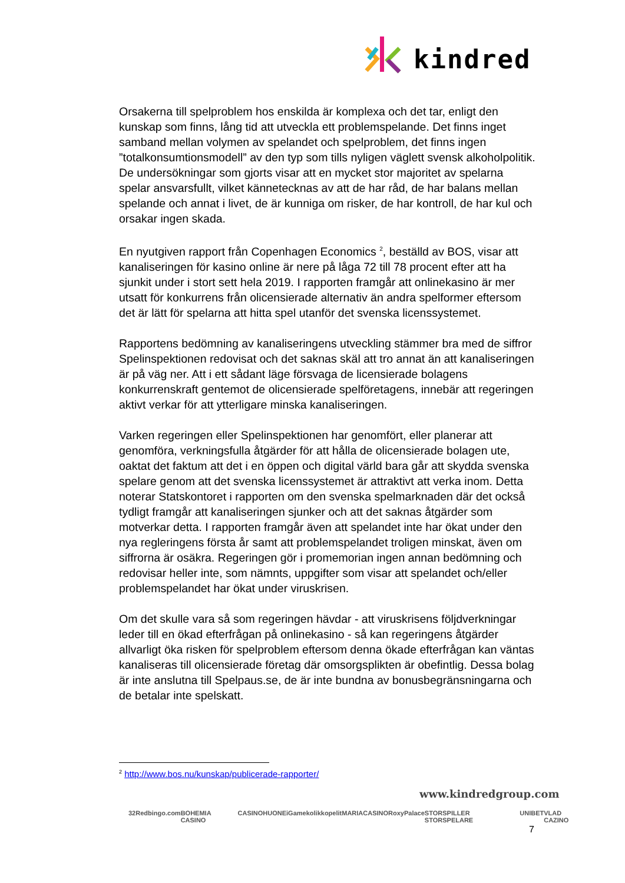kindred
Orsakerna till spelproblem hos enskilda är komplexa och det tar, enligt den kunskap som finns, lång tid att utveckla ett problemspelande. Det finns inget samband mellan volymen av spelandet och spelproblem, det finns ingen ”totalkonsumtionsmodell” av den typ som tills nyligen väglett svensk alkoholpolitik. De undersökningar som gjorts visar att en mycket stor majoritet av spelarna spelar ansvarsfullt, vilket kännetecknas av att de har råd, de har balans mellan spelande och annat i livet, de är kunniga om risker, de har kontroll, de har kul och orsakar ingen skada.
En nyutgiven rapport från Copenhagen Economics <sup>2</sup>, beställd av BOS, visar att kanaliseringen för kasino online är nere på låga 72 till 78 procent efter att ha sjunkit under i stort sett hela 2019. I rapporten framgår att onlinekasino är mer utsatt för konkurrens från olicensierade alternativ än andra spelformer eftersom det är lätt för spelarna att hitta spel utanför det svenska licenssystemet.
Rapportens bedömning av kanaliseringens utveckling stämmer bra med de siffror Spelinspektionen redovisat och det saknas skäl att tro annat än att kanaliseringen är på väg ner. Att i ett sådant läge försvaga de licensierade bolagens konkurrenskraft gentemot de olicensierade spelföretagens, innebär att regeringen aktivt verkar för att ytterligare minska kanaliseringen.
Varken regeringen eller Spelinspektionen har genomfört, eller planerar att genomföra, verkningsfulla åtgärder för att hålla de olicensierade bolagen ute, oaktat det faktum att det i en öppen och digital värld bara går att skydda svenska spelare genom att det svenska licenssystemet är attraktivt att verka inom. Detta noterar Statskontoret i rapporten om den svenska spelmarknaden där det också tydligt framgår att kanaliseringen sjunker och att det saknas åtgärder som motverkar detta. I rapporten framgår även att spelandet inte har ökat under den nya regleringens första år samt att problemspelandet troligen minskat, även om siffrorna är osäkra. Regeringen gör i promemorian ingen annan bedömning och redovisar heller inte, som nämnts, uppgifter som visar att spelandet och/eller problemspelandet har ökat under viruskrisen.
Om det skulle vara så som regeringen hävdar - att viruskrisens följdverkningar leder till en ökad efterfrågan på onlinekasino - så kan regeringens åtgärder allvarligt öka risken för spelproblem eftersom denna ökade efterfrågan kan väntas kanaliseras till olicensierade företag där omsorgsplikten är obefintlig. Dessa bolag är inte anslutna till Spelpaus.se, de är inte bundna av bonusbegränsningarna och de betalar inte spelskatt.
<sup>2</sup> http://www.bos.nu/kunskap/publicerade-rapporter/
www.kindredgroup.com
32Red bingo.com BOHEMIA CASINO CASINOHUONE iGame kolikkopelit MARIACASINO RoxyPalace STORSPILLER STORSPELARE UNIBET VLAD CAZINO
7